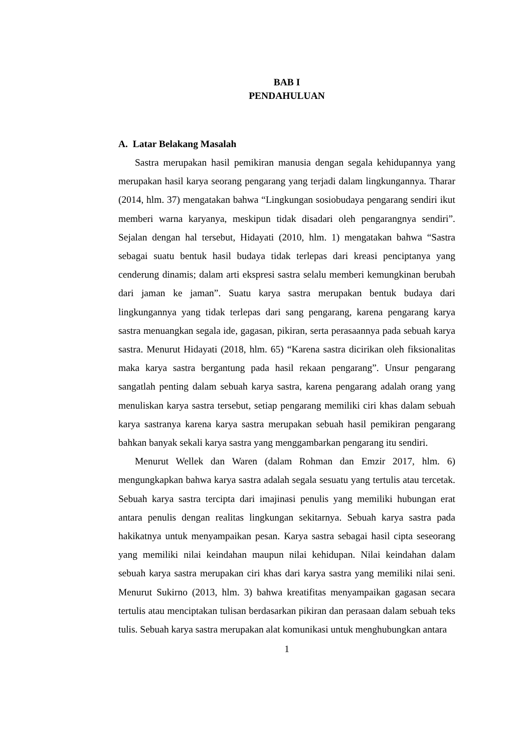BAB I
PENDAHULUAN
A. Latar Belakang Masalah
Sastra merupakan hasil pemikiran manusia dengan segala kehidupannya yang merupakan hasil karya seorang pengarang yang terjadi dalam lingkungannya. Tharar (2014, hlm. 37) mengatakan bahwa “Lingkungan sosiobudaya pengarang sendiri ikut memberi warna karyanya, meskipun tidak disadari oleh pengarangnya sendiri”. Sejalan dengan hal tersebut, Hidayati (2010, hlm. 1) mengatakan bahwa “Sastra sebagai suatu bentuk hasil budaya tidak terlepas dari kreasi penciptanya yang cenderung dinamis; dalam arti ekspresi sastra selalu memberi kemungkinan berubah dari jaman ke jaman”. Suatu karya sastra merupakan bentuk budaya dari lingkungannya yang tidak terlepas dari sang pengarang, karena pengarang karya sastra menuangkan segala ide, gagasan, pikiran, serta perasaannya pada sebuah karya sastra. Menurut Hidayati (2018, hlm. 65) “Karena sastra dicirikan oleh fiksionalitas maka karya sastra bergantung pada hasil rekaan pengarang”. Unsur pengarang sangatlah penting dalam sebuah karya sastra, karena pengarang adalah orang yang menuliskan karya sastra tersebut, setiap pengarang memiliki ciri khas dalam sebuah karya sastranya karena karya sastra merupakan sebuah hasil pemikiran pengarang bahkan banyak sekali karya sastra yang menggambarkan pengarang itu sendiri.
Menurut Wellek dan Waren (dalam Rohman dan Emzir 2017, hlm. 6) mengungkapkan bahwa karya sastra adalah segala sesuatu yang tertulis atau tercetak. Sebuah karya sastra tercipta dari imajinasi penulis yang memiliki hubungan erat antara penulis dengan realitas lingkungan sekitarnya. Sebuah karya sastra pada hakikatnya untuk menyampaikan pesan. Karya sastra sebagai hasil cipta seseorang yang memiliki nilai keindahan maupun nilai kehidupan. Nilai keindahan dalam sebuah karya sastra merupakan ciri khas dari karya sastra yang memiliki nilai seni. Menurut Sukirno (2013, hlm. 3) bahwa kreatifitas menyampaikan gagasan secara tertulis atau menciptakan tulisan berdasarkan pikiran dan perasaan dalam sebuah teks tulis. Sebuah karya sastra merupakan alat komunikasi untuk menghubungkan antara
1